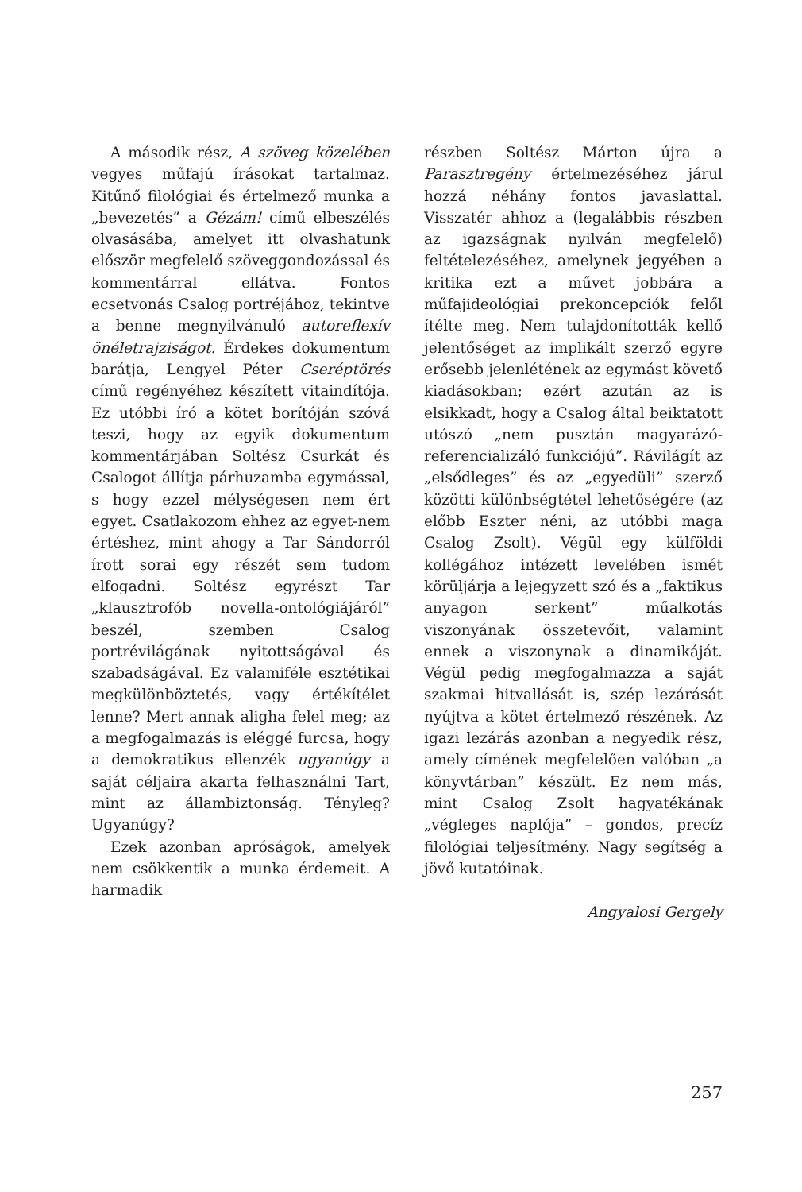A második rész, A szöveg közelében vegyes műfajú írásokat tartalmaz. Kitűnő filológiai és értelmező munka a „bevezetés” a Gézám! című elbeszélés olvasásába, amelyet itt olvashatunk először megfelelő szöveggondozással és kommentárral ellátva. Fontos ecsetvonás Csalog portréjához, tekintve a benne megnyilvánuló autoreflexív önéletrajzisá­got. Érdekes dokumentum barátja, Lengyel Péter Cseréptörés című regényéhez készített vitaindítója. Ez utóbbi író a kötet borítóján szóvá teszi, hogy az egyik dokumentum kommentárjában Soltész Csurkát és Csalogot állítja párhuzamba egymással, s hogy ezzel mélységesen nem ért egyet. Csatlakozom ehhez az egyet-nem értéshez, mint ahogy a Tar Sándorról írott sorai egy részét sem tudom elfogadni. Soltész egyrészt Tar „klausztrofób novella-ontológiájáról” beszél, szemben Csalog portrévilágának nyitottságával és szabadságával. Ez valamiféle esztétikai megkülönböztetés, vagy értékítélet lenne? Mert annak aligha felel meg; az a megfogalmazás is eléggé furcsa, hogy a demokratikus ellenzék ugyanúgy a saját céljaira akarta felhasználni Tart, mint az állambiztonság. Tényleg? Ugyanúgy?
Ezek azonban apróságok, amelyek nem csökkentik a munka érdemeit. A harmadik
részben Soltész Márton újra a Parasztregény értelmezéséhez járul hozzá néhány fontos javaslattal. Visszatér ahhoz a (legalábbis részben az igazságnak nyilván megfelelő) feltételezéséhez, amelynek jegyében a kritika ezt a művet jobbára a műfajideológiai prekoncepciók felől ítélte meg. Nem tulajdonították kellő jelentőséget az implikált szerző egyre erősebb jelenlétének az egymást követő kiadásokban; ezért azután az is elsikkadt, hogy a Csalog által beiktatott utószó „nem pusztán magyarázó-referencializáló funkciójú”. Rávilágít az „elsődleges” és az „egyedüli” szerző közötti különbségtétel lehetőségére (az előbb Eszter néni, az utóbbi maga Csalog Zsolt). Végül egy külföldi kollégához intézett levelében ismét körüljárja a lejegyzett szó és a „faktikus anyagon serkent” műalkotás viszonyának összetevőit, valamint ennek a viszonynak a dinamikáját. Végül pedig megfogalmazza a saját szakmai hitvallását is, szép lezárását nyújtva a kötet értelmező részének. Az igazi lezárás azonban a negyedik rész, amely címének megfelelően valóban „a könyvtárban” készült. Ez nem más, mint Csalog Zsolt hagyatékának „végleges naplója” – gondos, precíz filológiai teljesítmény. Nagy segítség a jövő kutatóinak.
Angyalosi Gergely
257